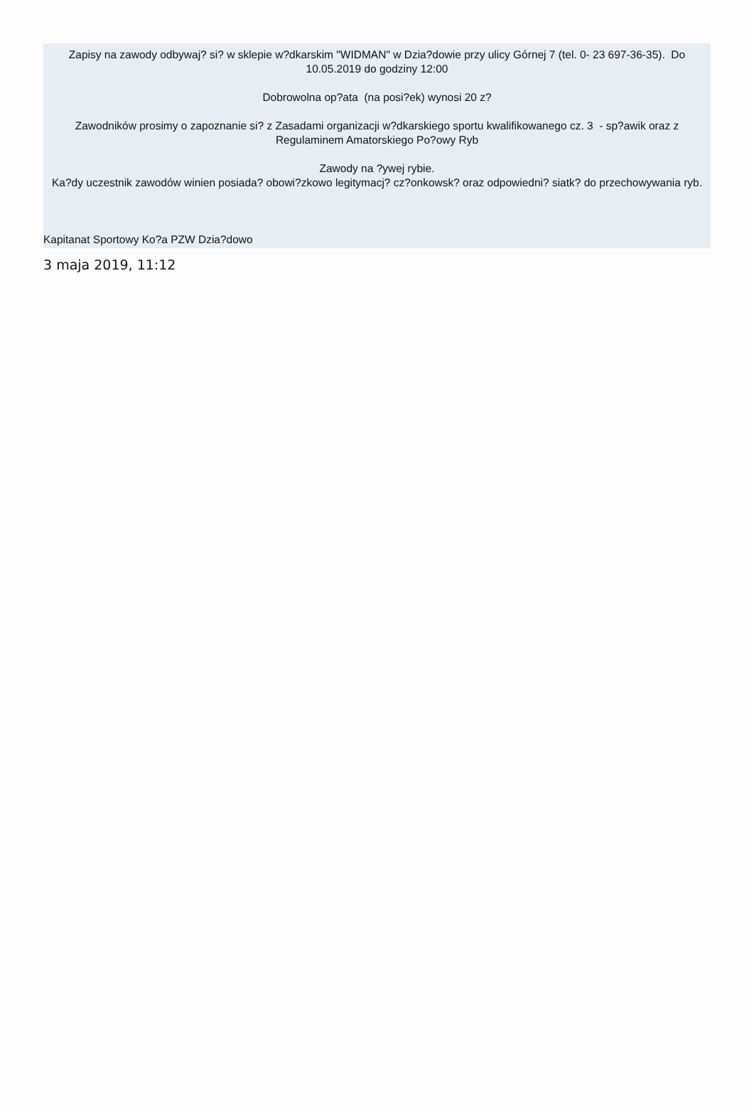Zapisy na zawody odbywaj? si? w sklepie w?dkarskim "WIDMAN" w Dzia?dowie przy ulicy Górnej 7 (tel. 0- 23 697-36-35). Do 10.05.2019 do godziny 12:00
Dobrowolna op?ata (na posi?ek) wynosi 20 z?
Zawodników prosimy o zapoznanie si? z Zasadami organizacji w?dkarskiego sportu kwalifikowanego cz. 3 - sp?awik oraz z Regulaminem Amatorskiego Po?owy Ryb
Zawody na ?ywej rybie.
Ka?dy uczestnik zawodów winien posiada? obowi?zkowo legitymacj? cz?onkowsk? oraz odpowiedni? siatk? do przechowywania ryb.
Kapitanat Sportowy Ko?a PZW Dzia?dowo
3 maja 2019, 11:12